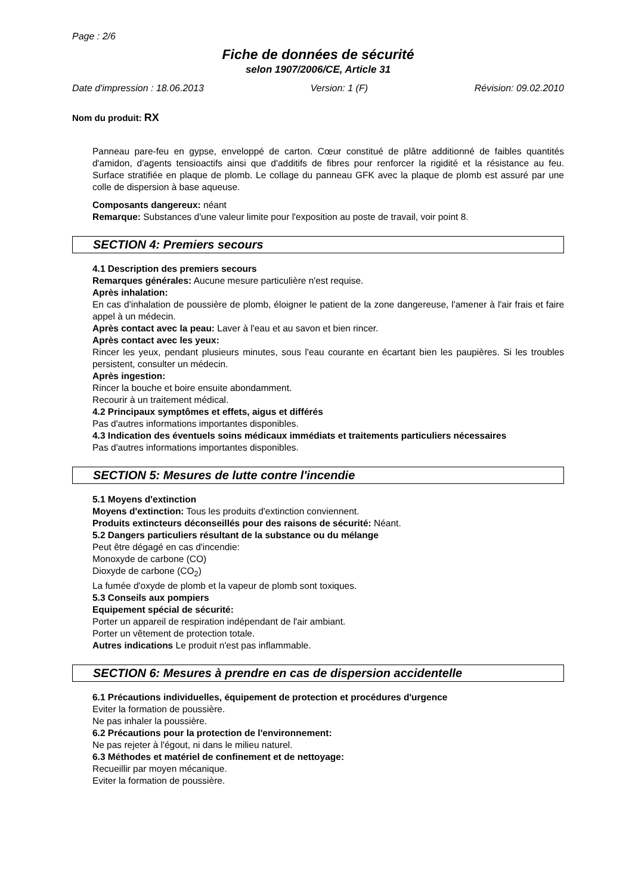Page : 2/6
Fiche de données de sécurité
selon 1907/2006/CE, Article 31
Date d'impression : 18.06.2013 Version: 1 (F) Révision: 09.02.2010
Nom du produit: RX
Panneau pare-feu en gypse, enveloppé de carton. Cœur constitué de plâtre additionné de faibles quantités d'amidon, d'agents tensioactifs ainsi que d'additifs de fibres pour renforcer la rigidité et la résistance au feu. Surface stratifiée en plaque de plomb. Le collage du panneau GFK avec la plaque de plomb est assuré par une colle de dispersion à base aqueuse.
Composants dangereux: néant
Remarque: Substances d'une valeur limite pour l'exposition au poste de travail, voir point 8.
SECTION 4: Premiers secours
4.1 Description des premiers secours
Remarques générales: Aucune mesure particulière n'est requise.
Après inhalation:
En cas d'inhalation de poussière de plomb, éloigner le patient de la zone dangereuse, l'amener à l'air frais et faire appel à un médecin.
Après contact avec la peau: Laver à l'eau et au savon et bien rincer.
Après contact avec les yeux:
Rincer les yeux, pendant plusieurs minutes, sous l'eau courante en écartant bien les paupières. Si les troubles persistent, consulter un médecin.
Après ingestion:
Rincer la bouche et boire ensuite abondamment.
Recourir à un traitement médical.
4.2 Principaux symptômes et effets, aigus et différés
Pas d'autres informations importantes disponibles.
4.3 Indication des éventuels soins médicaux immédiats et traitements particuliers nécessaires
Pas d'autres informations importantes disponibles.
SECTION 5: Mesures de lutte contre l'incendie
5.1 Moyens d'extinction
Moyens d'extinction: Tous les produits d'extinction conviennent.
Produits extincteurs déconseillés pour des raisons de sécurité: Néant.
5.2 Dangers particuliers résultant de la substance ou du mélange
Peut être dégagé en cas d'incendie:
Monoxyde de carbone (CO)
Dioxyde de carbone (CO<sub>2</sub>)
La fumée d'oxyde de plomb et la vapeur de plomb sont toxiques.
5.3 Conseils aux pompiers
Equipement spécial de sécurité:
Porter un appareil de respiration indépendant de l'air ambiant.
Porter un vêtement de protection totale.
Autres indications Le produit n'est pas inflammable.
SECTION 6: Mesures à prendre en cas de dispersion accidentelle
6.1 Précautions individuelles, équipement de protection et procédures d'urgence
Eviter la formation de poussière.
Ne pas inhaler la poussière.
6.2 Précautions pour la protection de l'environnement:
Ne pas rejeter à l'égout, ni dans le milieu naturel.
6.3 Méthodes et matériel de confinement et de nettoyage:
Recueillir par moyen mécanique.
Eviter la formation de poussière.